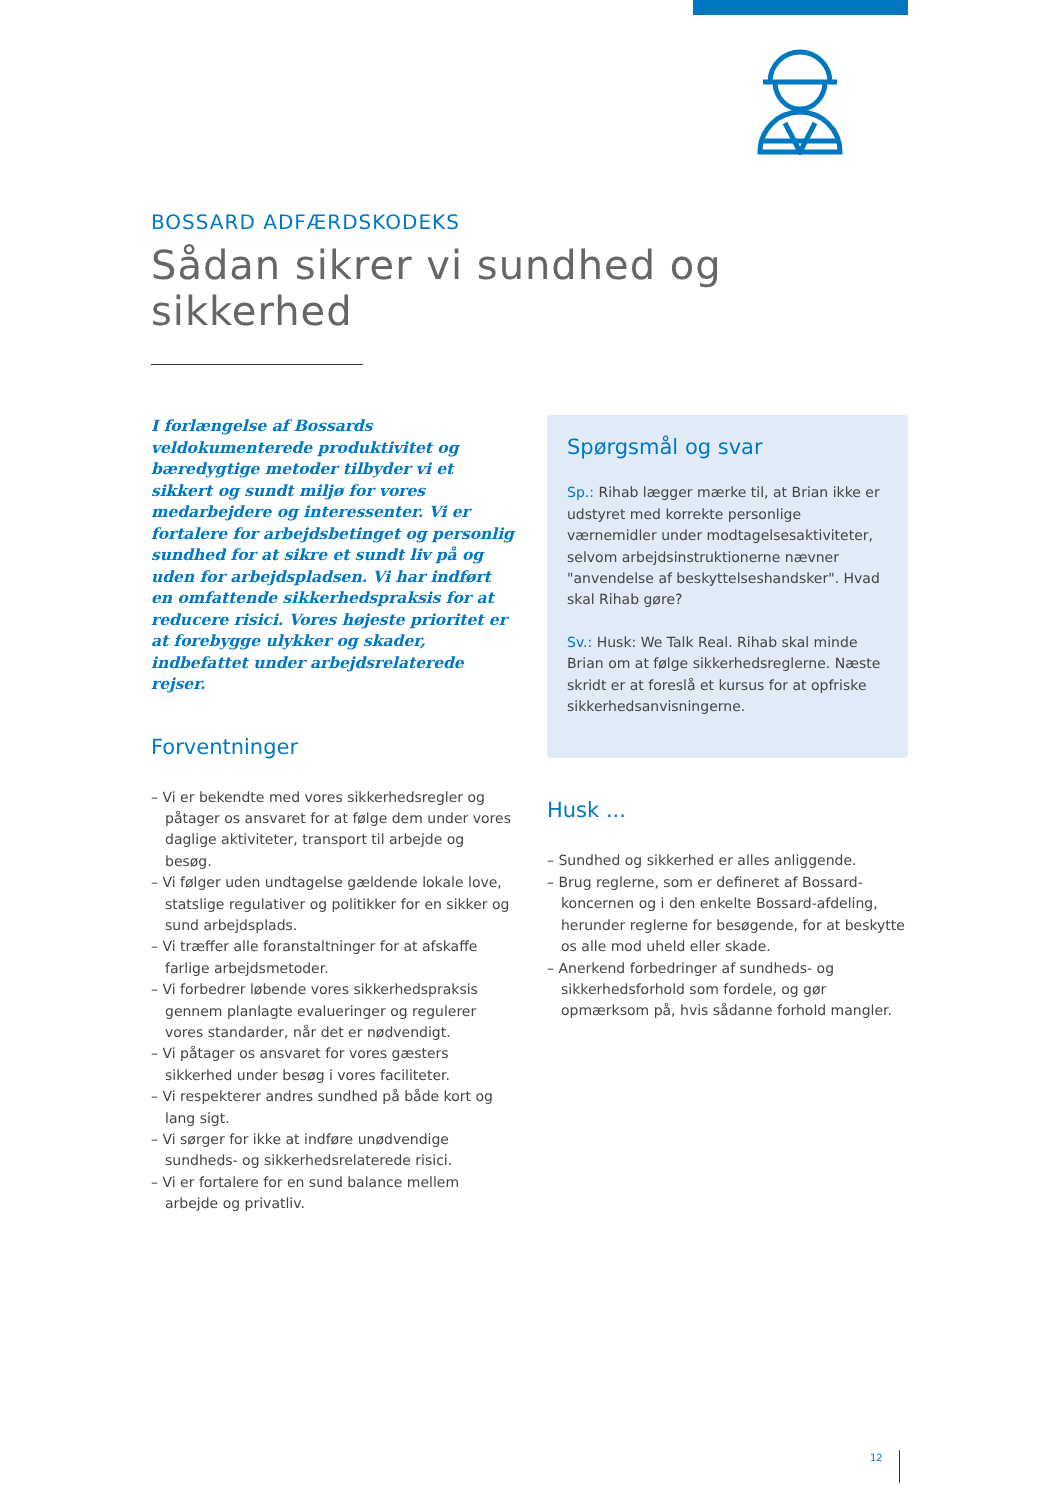BOSSARD ADFÆRDSKODEKS
Sådan sikrer vi sundhed og sikkerhed
I forlængelse af Bossards veldokumenterede produktivitet og bæredygtige metoder tilbyder vi et sikkert og sundt miljø for vores medarbejdere og interessenter. Vi er fortalere for arbejdsbetinget og personlig sundhed for at sikre et sundt liv på og uden for arbejdspladsen. Vi har indført en omfattende sikkerhedspraksis for at reducere risici. Vores højeste prioritet er at forebygge ulykker og skader, indbefattet under arbejdsrelaterede rejser.
Forventninger
– Vi er bekendte med vores sikkerhedsregler og påtager os ansvaret for at følge dem under vores daglige aktiviteter, transport til arbejde og besøg.
– Vi følger uden undtagelse gældende lokale love, statslige regulativer og politikker for en sikker og sund arbejdsplads.
– Vi træffer alle foranstaltninger for at afskaffe farlige arbejdsmetoder.
– Vi forbedrer løbende vores sikkerhedspraksis gennem planlagte evalueringer og regulerer vores standarder, når det er nødvendigt.
– Vi påtager os ansvaret for vores gæsters sikkerhed under besøg i vores faciliteter.
– Vi respekterer andres sundhed på både kort og lang sigt.
– Vi sørger for ikke at indføre unødvendige sundheds- og sikkerhedsrelaterede risici.
– Vi er fortalere for en sund balance mellem arbejde og privatliv.
Spørgsmål og svar
Sp.: Rihab lægger mærke til, at Brian ikke er udstyret med korrekte personlige værnemidler under modtagelsesaktiviteter, selvom arbejdsinstruktionerne nævner "anvendelse af beskyttelseshandsker". Hvad skal Rihab gøre?
Sv.: Husk: We Talk Real. Rihab skal minde Brian om at følge sikkerhedsreglerne. Næste skridt er at foreslå et kursus for at opfriske sikkerhedsanvisningerne.
Husk ...
– Sundhed og sikkerhed er alles anliggende.
– Brug reglerne, som er defineret af Bossard-koncernen og i den enkelte Bossard-afdeling, herunder reglerne for besøgende, for at beskytte os alle mod uheld eller skade.
– Anerkend forbedringer af sundheds- og sikkerhedsforhold som fordele, og gør opmærksom på, hvis sådanne forhold mangler.
12